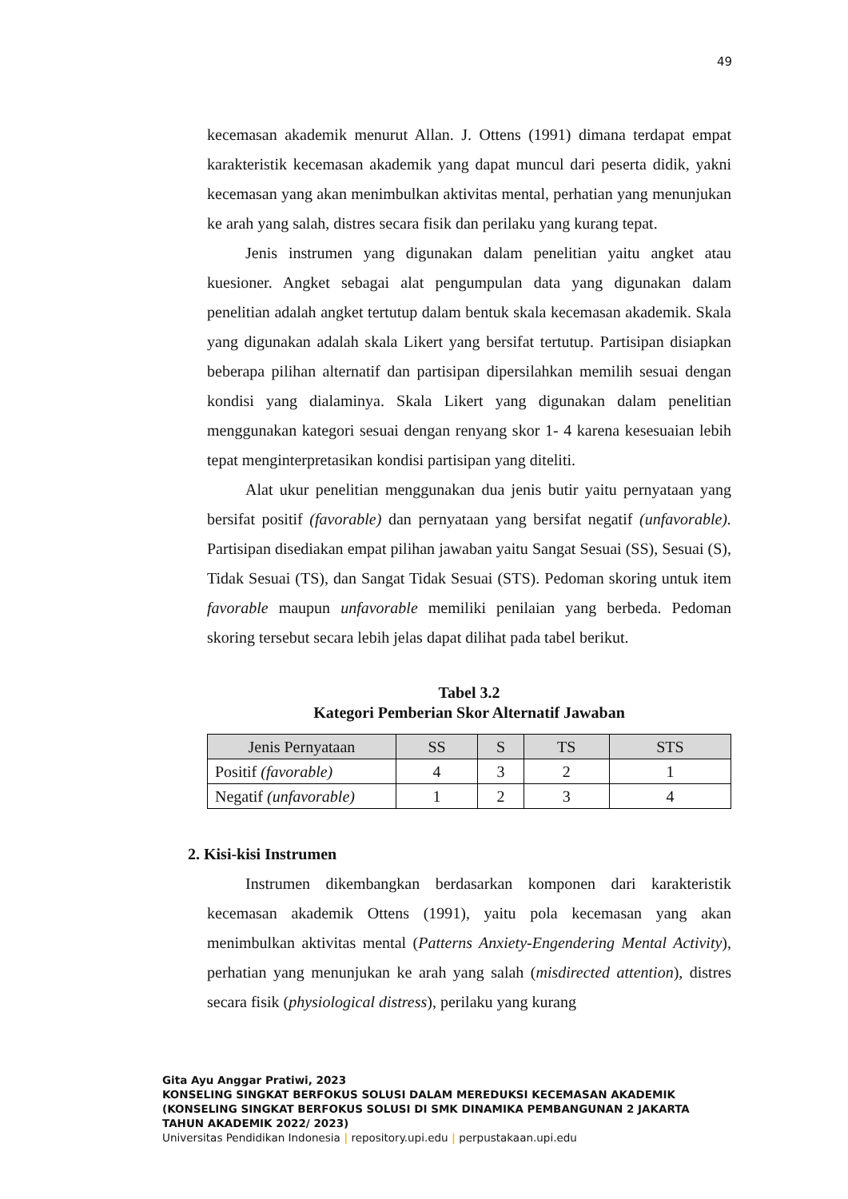49
kecemasan akademik menurut Allan. J. Ottens (1991) dimana terdapat empat karakteristik kecemasan akademik yang dapat muncul dari peserta didik, yakni kecemasan yang akan menimbulkan aktivitas mental, perhatian yang menunjukan ke arah yang salah, distres secara fisik dan perilaku yang kurang tepat.
Jenis instrumen yang digunakan dalam penelitian yaitu angket atau kuesioner. Angket sebagai alat pengumpulan data yang digunakan dalam penelitian adalah angket tertutup dalam bentuk skala kecemasan akademik. Skala yang digunakan adalah skala Likert yang bersifat tertutup. Partisipan disiapkan beberapa pilihan alternatif dan partisipan dipersilahkan memilih sesuai dengan kondisi yang dialaminya. Skala Likert yang digunakan dalam penelitian menggunakan kategori sesuai dengan renyang skor 1- 4 karena kesesuaian lebih tepat menginterpretasikan kondisi partisipan yang diteliti.
Alat ukur penelitian menggunakan dua jenis butir yaitu pernyataan yang bersifat positif (favorable) dan pernyataan yang bersifat negatif (unfavorable). Partisipan disediakan empat pilihan jawaban yaitu Sangat Sesuai (SS), Sesuai (S), Tidak Sesuai (TS), dan Sangat Tidak Sesuai (STS). Pedoman skoring untuk item favorable maupun unfavorable memiliki penilaian yang berbeda. Pedoman skoring tersebut secara lebih jelas dapat dilihat pada tabel berikut.
Tabel 3.2
Kategori Pemberian Skor Alternatif Jawaban
| Jenis Pernyataan | SS | S | TS | STS |
| --- | --- | --- | --- | --- |
| Positif (favorable) | 4 | 3 | 2 | 1 |
| Negatif (unfavorable) | 1 | 2 | 3 | 4 |
2. Kisi-kisi Instrumen
Instrumen dikembangkan berdasarkan komponen dari karakteristik kecemasan akademik Ottens (1991), yaitu pola kecemasan yang akan menimbulkan aktivitas mental (Patterns Anxiety-Engendering Mental Activity), perhatian yang menunjukan ke arah yang salah (misdirected attention), distres secara fisik (physiological distress), perilaku yang kurang
Gita Ayu Anggar Pratiwi, 2023
KONSELING SINGKAT BERFOKUS SOLUSI DALAM MEREDUKSI KECEMASAN AKADEMIK
(KONSELING SINGKAT BERFOKUS SOLUSI DI SMK DINAMIKA PEMBANGUNAN 2 JAKARTA
TAHUN AKADEMIK 2022/ 2023)
Universitas Pendidikan Indonesia | repository.upi.edu | perpustakaan.upi.edu